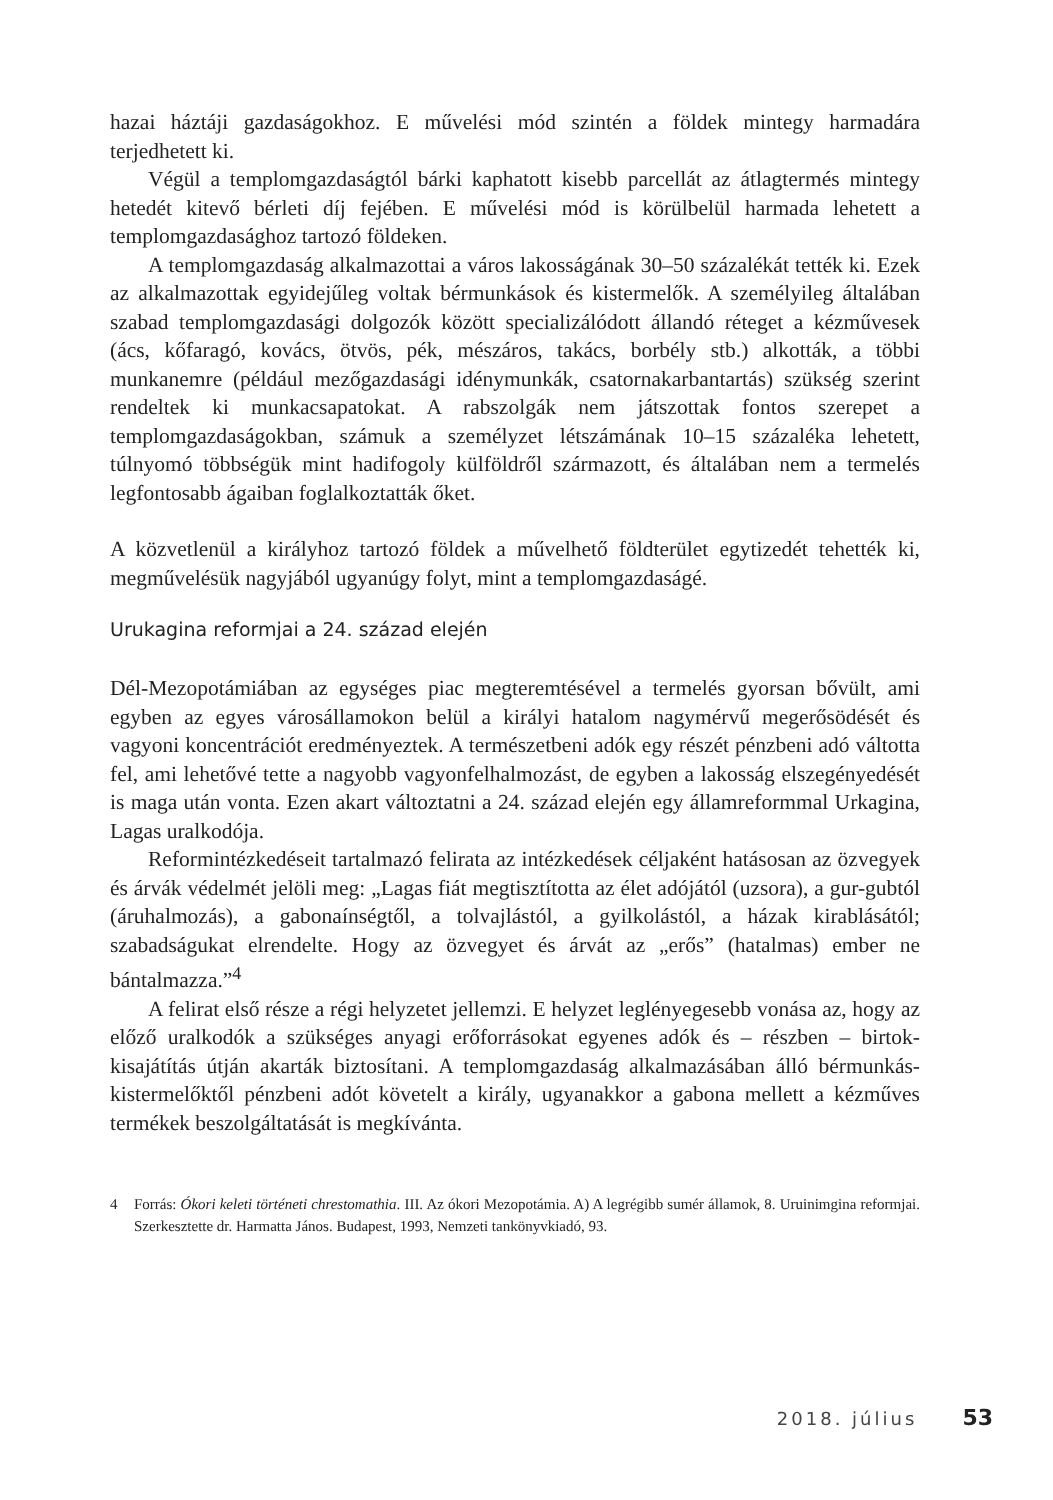hazai háztáji gazdaságokhoz. E művelési mód szintén a földek mintegy harmadára terjedhetett ki.
Végül a templomgazdaságtól bárki kaphatott kisebb parcellát az átlagtermés mintegy hetedét kitevő bérleti díj fejében. E művelési mód is körülbelül harmada lehetett a templomgazdasághoz tartozó földeken.
A templomgazdaság alkalmazottai a város lakosságának 30–50 százalékát tették ki. Ezek az alkalmazottak egyidejűleg voltak bérmunkások és kistermelők. A személyileg általában szabad templomgazdasági dolgozók között specializálódott állandó réteget a kézművesek (ács, kőfaragó, kovács, ötvös, pék, mészáros, takács, borbély stb.) alkották, a többi munkanemre (például mezőgazdasági idénymunkák, csatornakarbantartás) szükség szerint rendeltek ki munkacsapatokat. A rabszolgák nem játszottak fontos szerepet a templomgazdaságokban, számuk a személyzet létszámának 10–15 százaléka lehetett, túlnyomó többségük mint hadifogoly külföldről származott, és általában nem a termelés legfontosabb ágaiban foglalkoztatták őket.
A közvetlenül a királyhoz tartozó földek a művelhető földterület egytizedét tehették ki, megművelésük nagyjából ugyanúgy folyt, mint a templomgazdaságé.
Urukagina reformjai a 24. század elején
Dél-Mezopotámiában az egységes piac megteremtésével a termelés gyorsan bővült, ami egyben az egyes városállamokon belül a királyi hatalom nagymérvű megerősödését és vagyoni koncentrációt eredményeztek. A természetbeni adók egy részét pénzbeni adó váltotta fel, ami lehetővé tette a nagyobb vagyonfelhalmozást, de egyben a lakosság elszegényedését is maga után vonta. Ezen akart változtatni a 24. század elején egy államreformmal Urkagina, Lagas uralkodója.
Reformintézkedéseit tartalmazó felirata az intézkedések céljaként hatásosan az özvegyek és árvák védelmét jelöli meg: „Lagas fiát megtisztította az élet adójától (uzsora), a gur-gubtól (áruhalmozás), a gabonaínségtől, a tolvajlástól, a gyilkolástól, a házak kirablásától; szabadságukat elrendelte. Hogy az özvegyet és árvát az „erős” (hatalmas) ember ne bántalmazza.”<sup>4</sup>
A felirat első része a régi helyzetet jellemzi. E helyzet leglényegesebb vonása az, hogy az előző uralkodók a szükséges anyagi erőforrásokat egyenes adók és – részben – birtok-kisajátítás útján akarták biztosítani. A templomgazdaság alkalmazásában álló bérmunkás-kistermelőktől pénzbeni adót követelt a király, ugyanakkor a gabona mellett a kézműves termékek beszolgáltatását is megkívánta.
4 Forrás: Ókori keleti történeti chrestomathia. III. Az ókori Mezopotámia. A) A legrégibb sumér államok, 8. Uruinimgina reformjai. Szerkesztette dr. Harmatta János. Budapest, 1993, Nemzeti tankönyvkiadó, 93.
2018. július 53